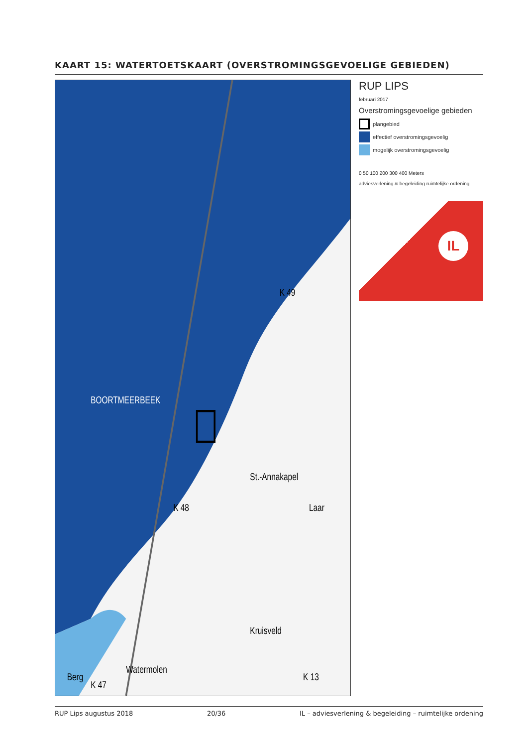KAART 15: WATERTOETSKAART (OVERSTROMINGSGEVOELIGE GEBIEDEN)
BOORTMEERBEEK
St.-Annakapel
Laar
Kruisveld
Watermolen
Berg
K 48
K 47
K 13
K 49
RUP LIPS
februari 2017
Overstromingsgevoelige gebieden
plangebied
effectief overstromingsgevoelig
mogelijk overstromingsgevoelig
0 50 100 200 300 400 Meters
adviesverlening & begeleiding ruimtelijke ordening
IL
RUP Lips augustus 2018 20/36 IL – adviesverlening & begeleiding – ruimtelijke ordening